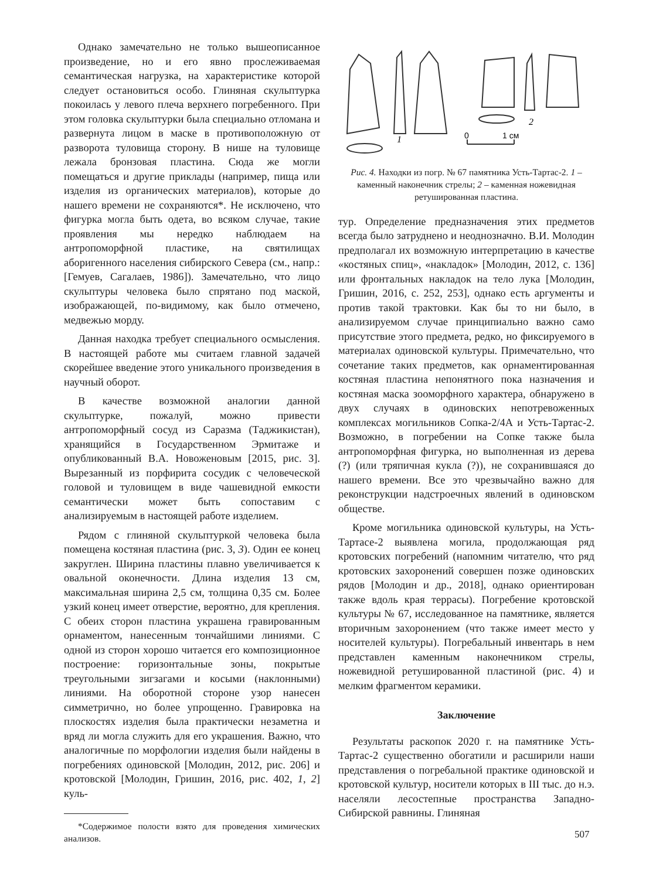Однако замечательно не только вышеописанное произведение, но и его явно прослеживаемая семантическая нагрузка, на характеристике которой следует остановиться особо. Глиняная скульптурка покоилась у левого плеча верхнего погребенного. При этом головка скульптурки была специально отломана и развернута лицом в маске в противоположную от разворота туловища сторону. В нише на туловище лежала бронзовая пластина. Сюда же могли помещаться и другие приклады (например, пища или изделия из органических материалов), которые до нашего времени не сохраняются*. Не исключено, что фигурка могла быть одета, во всяком случае, такие проявления мы нередко наблюдаем на антропоморфной пластике, на святилищах аборигенного населения сибирского Севера (см., напр.: [Гемуев, Сагалаев, 1986]). Замечательно, что лицо скульптуры человека было спрятано под маской, изображающей, по-видимому, как было отмечено, медвежью морду.
Данная находка требует специального осмысления. В настоящей работе мы считаем главной задачей скорейшее введение этого уникального произведения в научный оборот.
В качестве возможной аналогии данной скульптурке, пожалуй, можно привести антропоморфный сосуд из Саразма (Таджикистан), хранящийся в Государственном Эрмитаже и опубликованный В.А. Новоженовым [2015, рис. 3]. Вырезанный из порфирита сосудик с человеческой головой и туловищем в виде чашевидной емкости семантически может быть сопоставим с анализируемым в настоящей работе изделием.
Рядом с глиняной скульптуркой человека была помещена костяная пластина (рис. 3, 3). Один ее конец закруглен. Ширина пластины плавно увеличивается к овальной оконечности. Длина изделия 13 см, максимальная ширина 2,5 см, толщина 0,35 см. Более узкий конец имеет отверстие, вероятно, для крепления. С обеих сторон пластина украшена гравированным орнаментом, нанесенным тончайшими линиями. С одной из сторон хорошо читается его композиционное построение: горизонтальные зоны, покрытые треугольными зигзагами и косыми (наклонными) линиями. На оборотной стороне узор нанесен симметрично, но более упрощенно. Гравировка на плоскостях изделия была практически незаметна и вряд ли могла служить для его украшения. Важно, что аналогичные по морфологии изделия были найдены в погребениях одиновской [Молодин, 2012, рис. 206] и кротовской [Молодин, Гришин, 2016, рис. 402, 1, 2] куль-
*Содержимое полости взято для проведения химических анализов.
1
2
0
1 см
Рис. 4. Находки из погр. № 67 памятника Усть-Тартас-2. 1 – каменный наконечник стрелы; 2 – каменная ножевидная ретушированная пластина.
тур. Определение предназначения этих предметов всегда было затруднено и неоднозначно. В.И. Молодин предполагал их возможную интерпретацию в качестве «костяных спиц», «накладок» [Молодин, 2012, с. 136] или фронтальных накладок на тело лука [Молодин, Гришин, 2016, с. 252, 253], однако есть аргументы и против такой трактовки. Как бы то ни было, в анализируемом случае принципиально важно само присутствие этого предмета, редко, но фиксируемого в материалах одиновской культуры. Примечательно, что сочетание таких предметов, как орнаментированная костяная пластина непонятного пока назначения и костяная маска зооморфного характера, обнаружено в двух случаях в одиновских непотревоженных комплексах могильников Сопка-2/4А и Усть-Тартас-2. Возможно, в погребении на Сопке также была антропоморфная фигурка, но выполненная из дерева (?) (или тряпичная кукла (?)), не сохранившаяся до нашего времени. Все это чрезвычайно важно для реконструкции надстроечных явлений в одиновском обществе.
Кроме могильника одиновской культуры, на Усть-Тартасе-2 выявлена могила, продолжающая ряд кротовских погребений (напомним читателю, что ряд кротовских захоронений совершен позже одиновских рядов [Молодин и др., 2018], однако ориентирован также вдоль края террасы). Погребение кротовской культуры № 67, исследованное на памятнике, является вторичным захоронением (что также имеет место у носителей культуры). Погребальный инвентарь в нем представлен каменным наконечником стрелы, ножевидной ретушированной пластиной (рис. 4) и мелким фрагментом керамики.
Заключение
Результаты раскопок 2020 г. на памятнике Усть-Тартас-2 существенно обогатили и расширили наши представления о погребальной практике одиновской и кротовской культур, носители которых в III тыс. до н.э. населяли лесостепные пространства Западно-Сибирской равнины. Глиняная
507